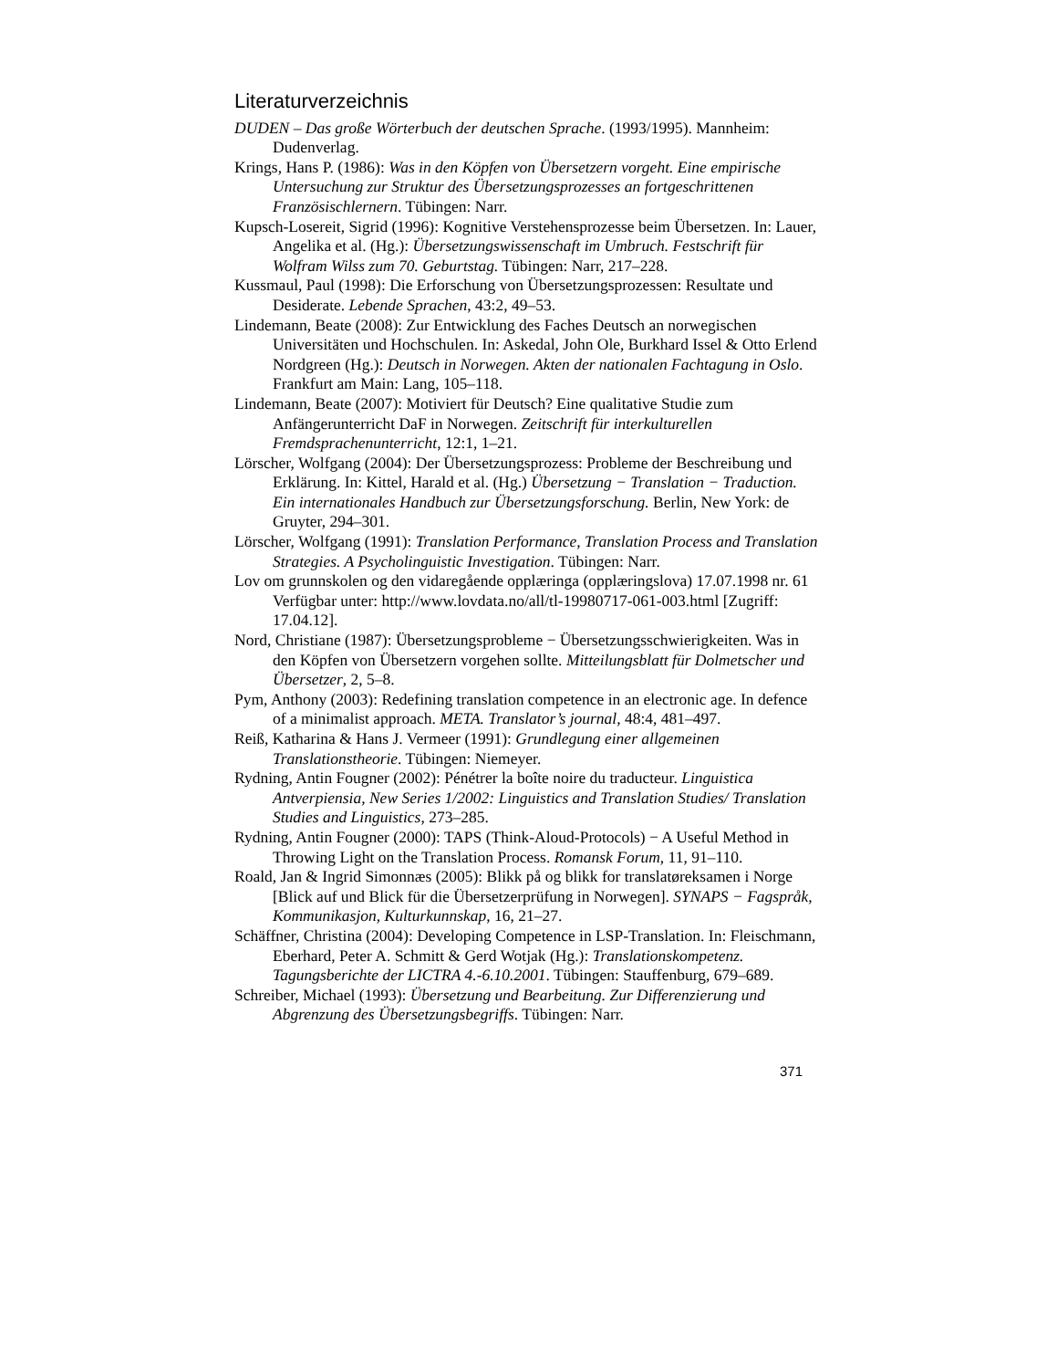Literaturverzeichnis
DUDEN – Das große Wörterbuch der deutschen Sprache. (1993/1995). Mannheim: Dudenverlag.
Krings, Hans P. (1986): Was in den Köpfen von Übersetzern vorgeht. Eine empirische Untersuchung zur Struktur des Übersetzungsprozesses an fortgeschrittenen Französischlernern. Tübingen: Narr.
Kupsch-Losereit, Sigrid (1996): Kognitive Verstehensprozesse beim Übersetzen. In: Lauer, Angelika et al. (Hg.): Übersetzungswissenschaft im Umbruch. Festschrift für Wolfram Wilss zum 70. Geburtstag. Tübingen: Narr, 217–228.
Kussmaul, Paul (1998): Die Erforschung von Übersetzungsprozessen: Resultate und Desiderate. Lebende Sprachen, 43:2, 49–53.
Lindemann, Beate (2008): Zur Entwicklung des Faches Deutsch an norwegischen Universitäten und Hochschulen. In: Askedal, John Ole, Burkhard Issel & Otto Erlend Nordgreen (Hg.): Deutsch in Norwegen. Akten der nationalen Fachtagung in Oslo. Frankfurt am Main: Lang, 105–118.
Lindemann, Beate (2007): Motiviert für Deutsch? Eine qualitative Studie zum Anfängerunterricht DaF in Norwegen. Zeitschrift für interkulturellen Fremdsprachenunterricht, 12:1, 1–21.
Lörscher, Wolfgang (2004): Der Übersetzungsprozess: Probleme der Beschreibung und Erklärung. In: Kittel, Harald et al. (Hg.) Übersetzung − Translation − Traduction. Ein internationales Handbuch zur Übersetzungsforschung. Berlin, New York: de Gruyter, 294–301.
Lörscher, Wolfgang (1991): Translation Performance, Translation Process and Translation Strategies. A Psycholinguistic Investigation. Tübingen: Narr.
Lov om grunnskolen og den vidaregående opplæringa (opplæringslova) 17.07.1998 nr. 61 Verfügbar unter: http://www.lovdata.no/all/tl-19980717-061-003.html [Zugriff: 17.04.12].
Nord, Christiane (1987): Übersetzungsprobleme − Übersetzungsschwierigkeiten. Was in den Köpfen von Übersetzern vorgehen sollte. Mitteilungsblatt für Dolmetscher und Übersetzer, 2, 5–8.
Pym, Anthony (2003): Redefining translation competence in an electronic age. In defence of a minimalist approach. META. Translator’s journal, 48:4, 481–497.
Reiß, Katharina & Hans J. Vermeer (1991): Grundlegung einer allgemeinen Translationstheorie. Tübingen: Niemeyer.
Rydning, Antin Fougner (2002): Pénétrer la boîte noire du traducteur. Linguistica Antverpiensia, New Series 1/2002: Linguistics and Translation Studies/ Translation Studies and Linguistics, 273–285.
Rydning, Antin Fougner (2000): TAPS (Think-Aloud-Protocols) − A Useful Method in Throwing Light on the Translation Process. Romansk Forum, 11, 91–110.
Roald, Jan & Ingrid Simonnæs (2005): Blikk på og blikk for translatøreksamen i Norge [Blick auf und Blick für die Übersetzerprüfung in Norwegen]. SYNAPS − Fagspråk, Kommunikasjon, Kulturkunnskap, 16, 21–27.
Schäffner, Christina (2004): Developing Competence in LSP-Translation. In: Fleischmann, Eberhard, Peter A. Schmitt & Gerd Wotjak (Hg.): Translationskompetenz. Tagungsberichte der LICTRA 4.-6.10.2001. Tübingen: Stauffenburg, 679–689.
Schreiber, Michael (1993): Übersetzung und Bearbeitung. Zur Differenzierung und Abgrenzung des Übersetzungsbegriffs. Tübingen: Narr.
371